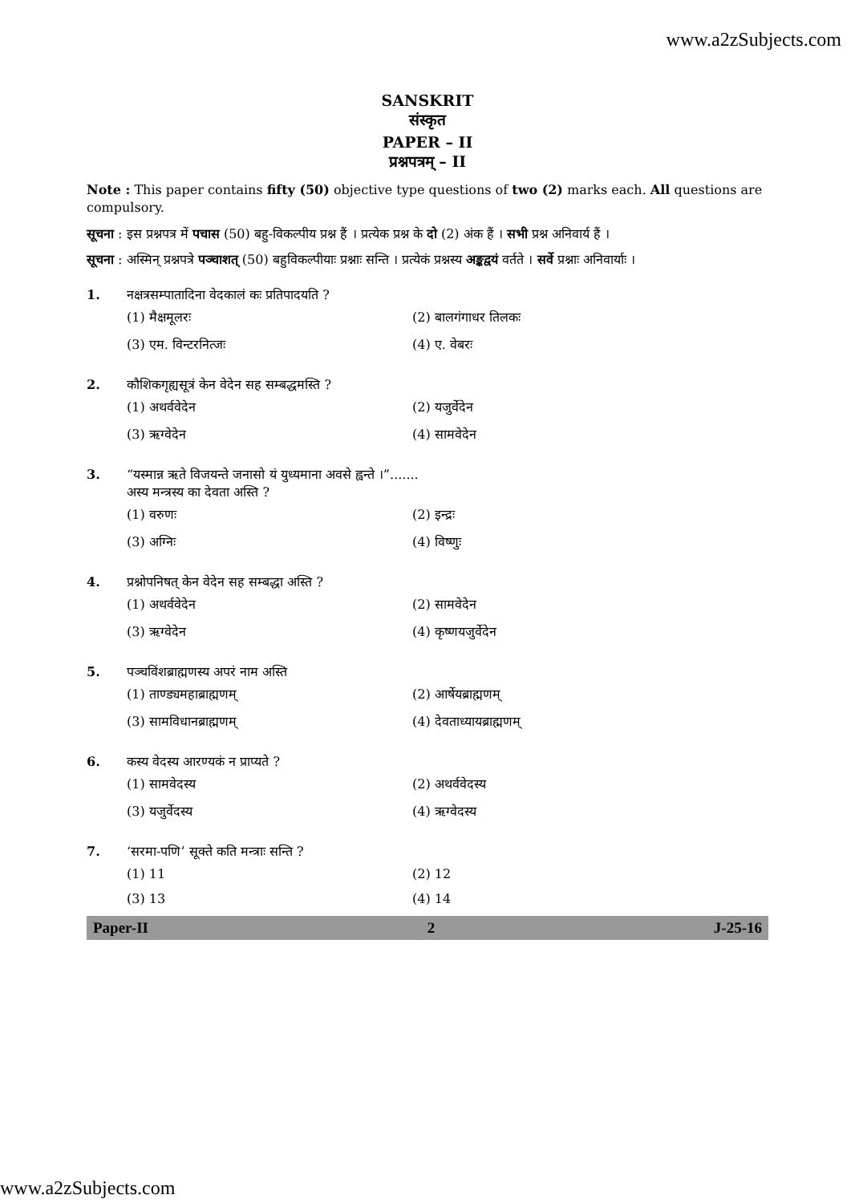www.a2zSubjects.com
SANSKRIT
संस्कृत
PAPER – II
प्रश्नपत्रम् – II
Note : This paper contains fifty (50) objective type questions of two (2) marks each. All questions are compulsory.
सूचना : इस प्रश्नपत्र में पचास (50) बहु-विकल्पीय प्रश्न हैं । प्रत्येक प्रश्न के दो (2) अंक हैं । सभी प्रश्न अनिवार्य हैं ।
सूचना : अस्मिन् प्रश्नपत्रे पञ्चाशत् (50) बहुविकल्पीयाः प्रश्नाः सन्ति । प्रत्येकं प्रश्नस्य अङ्कद्वयं वर्तते । सर्वे प्रश्नाः अनिवार्याः ।
1. नक्षत्रसम्पातादिना वेदकालं कः प्रतिपादयति ?
(1) मैक्षमूलरः
(2) बालगंगाधर तिलकः
(3) एम. विन्टरनित्जः
(4) ए. वेबरः
2. कौशिकगृह्यसूत्रं केन वेदेन सह सम्बद्धमस्ति ?
(1) अथर्ववेदेन
(2) यजुर्वेदेन
(3) ऋग्वेदेन
(4) सामवेदेन
3. “यस्मान्न ऋते विजयन्ते जनासो यं युध्यमाना अवसे ह्वन्ते ।”.......
अस्य मन्त्रस्य का देवता अस्ति ?
(1) वरुणः
(2) इन्द्रः
(3) अग्निः
(4) विष्णुः
4. प्रश्नोपनिषत् केन वेदेन सह सम्बद्धा अस्ति ?
(1) अथर्ववेदेन
(2) सामवेदेन
(3) ऋग्वेदेन
(4) कृष्णयजुर्वेदेन
5. पञ्चविंशब्राह्मणस्य अपरं नाम अस्ति
(1) ताण्ड्यमहाब्राह्मणम्
(2) आर्षेयब्राह्मणम्
(3) सामविधानब्राह्मणम्
(4) देवताध्यायब्राह्मणम्
6. कस्य वेदस्य आरण्यकं न प्राप्यते ?
(1) सामवेदस्य
(2) अथर्ववेदस्य
(3) यजुर्वेदस्य
(4) ऋग्वेदस्य
7. ‘सरमा-पणि’ सूक्ते कति मन्त्राः सन्ति ?
(1) 11
(2) 12
(3) 13
(4) 14
Paper-II 2 J-25-16
www.a2zSubjects.com